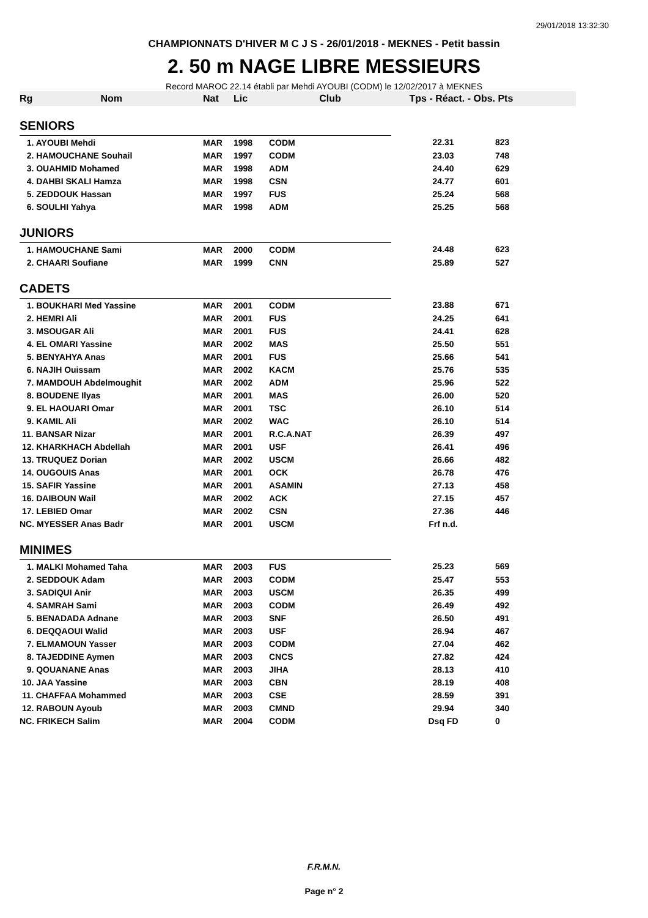29/01/2018 13:32:30
CHAMPIONNATS D'HIVER M C J S - 26/01/2018 - MEKNES - Petit bassin
2. 50 m NAGE LIBRE MESSIEURS
Record MAROC 22.14 établi par Mehdi AYOUBI (CODM) le 12/02/2017 à MEKNES
| Rg Nom | Nat | Lic | Club | Tps - Réact. - Obs. | Pts |
| --- | --- | --- | --- | --- | --- |
| SENIORS | | | | | |
| 1. AYOUBI Mehdi | MAR | 1998 | CODM | 22.31 | 823 |
| 2. HAMOUCHANE Souhail | MAR | 1997 | CODM | 23.03 | 748 |
| 3. OUAHMID Mohamed | MAR | 1998 | ADM | 24.40 | 629 |
| 4. DAHBI SKALI Hamza | MAR | 1998 | CSN | 24.77 | 601 |
| 5. ZEDDOUK Hassan | MAR | 1997 | FUS | 25.24 | 568 |
| 6. SOULHI Yahya | MAR | 1998 | ADM | 25.25 | 568 |
| JUNIORS | | | | | |
| 1. HAMOUCHANE Sami | MAR | 2000 | CODM | 24.48 | 623 |
| 2. CHAARI Soufiane | MAR | 1999 | CNN | 25.89 | 527 |
| CADETS | | | | | |
| 1. BOUKHARI Med Yassine | MAR | 2001 | CODM | 23.88 | 671 |
| 2. HEMRI Ali | MAR | 2001 | FUS | 24.25 | 641 |
| 3. MSOUGAR Ali | MAR | 2001 | FUS | 24.41 | 628 |
| 4. EL OMARI Yassine | MAR | 2002 | MAS | 25.50 | 551 |
| 5. BENYAHYA Anas | MAR | 2001 | FUS | 25.66 | 541 |
| 6. NAJIH Ouissam | MAR | 2002 | KACM | 25.76 | 535 |
| 7. MAMDOUH Abdelmoughit | MAR | 2002 | ADM | 25.96 | 522 |
| 8. BOUDENE Ilyas | MAR | 2001 | MAS | 26.00 | 520 |
| 9. EL HAOUARI Omar | MAR | 2001 | TSC | 26.10 | 514 |
| 9. KAMIL Ali | MAR | 2002 | WAC | 26.10 | 514 |
| 11. BANSAR Nizar | MAR | 2001 | R.C.A.NAT | 26.39 | 497 |
| 12. KHARKHACH Abdellah | MAR | 2001 | USF | 26.41 | 496 |
| 13. TRUQUEZ Dorian | MAR | 2002 | USCM | 26.66 | 482 |
| 14. OUGOUIS Anas | MAR | 2001 | OCK | 26.78 | 476 |
| 15. SAFIR Yassine | MAR | 2001 | ASAMIN | 27.13 | 458 |
| 16. DAIBOUN Wail | MAR | 2002 | ACK | 27.15 | 457 |
| 17. LEBIED Omar | MAR | 2002 | CSN | 27.36 | 446 |
| NC. MYESSER Anas Badr | MAR | 2001 | USCM | Frf n.d. | |
| MINIMES | | | | | |
| 1. MALKI Mohamed Taha | MAR | 2003 | FUS | 25.23 | 569 |
| 2. SEDDOUK Adam | MAR | 2003 | CODM | 25.47 | 553 |
| 3. SADIQUI Anir | MAR | 2003 | USCM | 26.35 | 499 |
| 4. SAMRAH Sami | MAR | 2003 | CODM | 26.49 | 492 |
| 5. BENADADA Adnane | MAR | 2003 | SNF | 26.50 | 491 |
| 6. DEQQAOUI Walid | MAR | 2003 | USF | 26.94 | 467 |
| 7. ELMAMOUN Yasser | MAR | 2003 | CODM | 27.04 | 462 |
| 8. TAJEDDINE Aymen | MAR | 2003 | CNCS | 27.82 | 424 |
| 9. QOUANANE Anas | MAR | 2003 | JIHA | 28.13 | 410 |
| 10. JAA Yassine | MAR | 2003 | CBN | 28.19 | 408 |
| 11. CHAFFAA Mohammed | MAR | 2003 | CSE | 28.59 | 391 |
| 12. RABOUN Ayoub | MAR | 2003 | CMND | 29.94 | 340 |
| NC. FRIKECH Salim | MAR | 2004 | CODM | Dsq FD | 0 |
F.R.M.N.
Page n° 2